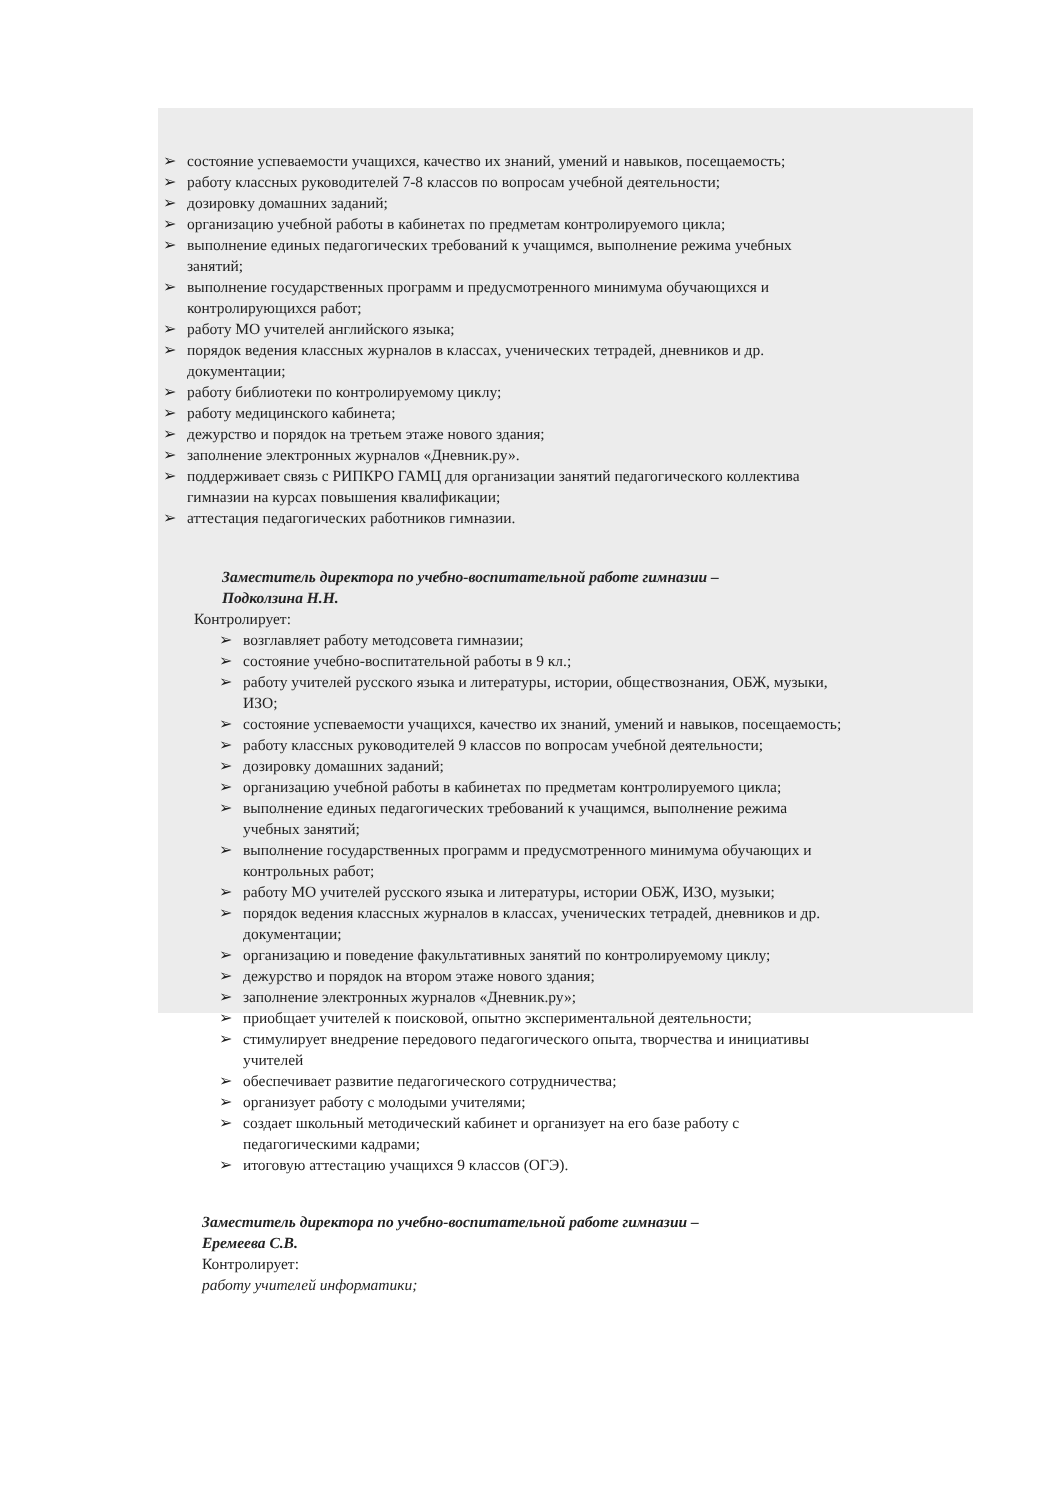➢ состояние успеваемости учащихся, качество их знаний, умений и навыков, посещаемость;
➢ работу классных руководителей 7-8 классов по вопросам учебной деятельности;
➢ дозировку домашних заданий;
➢ организацию учебной работы в кабинетах по предметам контролируемого цикла;
➢ выполнение единых педагогических требований к учащимся, выполнение режима учебных занятий;
➢ выполнение государственных программ и предусмотренного минимума обучающихся и контролирующихся работ;
➢ работу МО учителей английского языка;
➢ порядок ведения классных журналов в классах, ученических тетрадей, дневников и др. документации;
➢ работу библиотеки по контролируемому циклу;
➢ работу медицинского кабинета;
➢ дежурство и порядок на третьем этаже нового здания;
➢ заполнение электронных журналов «Дневник.ру».
➢ поддерживает связь с РИПКРО ГАМЦ для организации занятий педагогического коллектива гимназии на курсах повышения квалификации;
➢ аттестация педагогических работников гимназии.
Заместитель директора по учебно-воспитательной работе гимназии –
Подколзина Н.Н.
Контролирует:
➢ возглавляет работу методсовета гимназии;
➢ состояние учебно-воспитательной работы в 9 кл.;
➢ работу учителей русского языка и литературы, истории, обществознания, ОБЖ, музыки, ИЗО;
➢ состояние успеваемости учащихся, качество их знаний, умений и навыков, посещаемость;
➢ работу классных руководителей 9 классов по вопросам учебной деятельности;
➢ дозировку домашних заданий;
➢ организацию учебной работы в кабинетах по предметам контролируемого цикла;
➢ выполнение единых педагогических требований к учащимся, выполнение режима учебных занятий;
➢ выполнение государственных программ и предусмотренного минимума обучающих и контрольных работ;
➢ работу МО учителей русского языка и литературы, истории ОБЖ, ИЗО, музыки;
➢ порядок ведения классных журналов в классах, ученических тетрадей, дневников и др. документации;
➢ организацию и поведение факультативных занятий по контролируемому циклу;
➢ дежурство и порядок на втором этаже нового здания;
➢ заполнение электронных журналов «Дневник.ру»;
➢ приобщает учителей к поисковой, опытно экспериментальной деятельности;
➢ стимулирует внедрение передового педагогического опыта, творчества и инициативы учителей
➢ обеспечивает развитие педагогического сотрудничества;
➢ организует работу с молодыми учителями;
➢ создает школьный методический кабинет и организует на его базе работу с педагогическими кадрами;
➢ итоговую аттестацию учащихся 9 классов (ОГЭ).
Заместитель директора по учебно-воспитательной работе гимназии –
Еремеева С.В.
Контролирует:
работу учителей информатики;